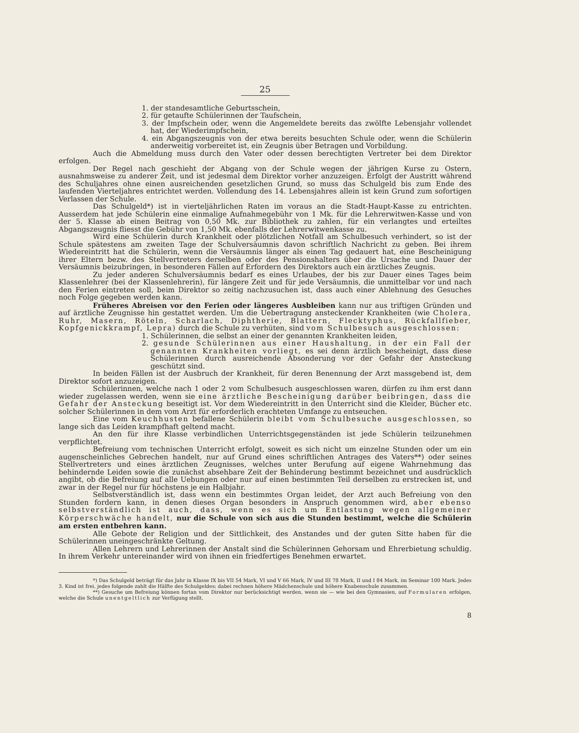25
1. der standesamtliche Geburtsschein,
2. für getaufte Schülerinnen der Taufschein,
3. der Impfschein oder, wenn die Angemeldete bereits das zwölfte Lebensjahr vollendet hat, der Wiederimpfschein,
4. ein Abgangszeugnis von der etwa bereits besuchten Schule oder, wenn die Schülerin anderweitig vorbereitet ist, ein Zeugnis über Betragen und Vorbildung.
Auch die Abmeldung muss durch den Vater oder dessen berechtigten Vertreter bei dem Direktor erfolgen.
Der Regel nach geschieht der Abgang von der Schule wegen der jährigen Kurse zu Ostern, ausnahmsweise zu anderer Zeit, und ist jedesmal dem Direktor vorher anzuzeigen. Erfolgt der Austritt während des Schuljahres ohne einen ausreichenden gesetzlichen Grund, so muss das Schulgeld bis zum Ende des laufenden Vierteljahres entrichtet werden. Vollendung des 14. Lebensjahres allein ist kein Grund zum sofortigen Verlassen der Schule.
Das Schulgeld*) ist in vierteljährlichen Raten im voraus an die Stadt-Haupt-Kasse zu entrichten. Ausserdem hat jede Schülerin eine einmalige Aufnahmegebühr von 1 Mk. für die Lehrerwitwen-Kasse und von der 5. Klasse ab einen Beitrag von 0,50 Mk. zur Bibliothek zu zahlen, für ein verlangtes und erteiltes Abgangszeugnis fliesst die Gebühr von 1,50 Mk. ebenfalls der Lehrerwitwenkasse zu.
Wird eine Schülerin durch Krankheit oder plötzlichen Notfall am Schulbesuch verhindert, so ist der Schule spätestens am zweiten Tage der Schulversäumnis davon schriftlich Nachricht zu geben. Bei ihrem Wiedereintritt hat die Schülerin, wenn die Versäumnis länger als einen Tag gedauert hat, eine Bescheinigung ihrer Eltern bezw. des Stellvertreters derselben oder des Pensionshalters über die Ursache und Dauer der Versäumnis beizubringen, in besonderen Fällen auf Erfordern des Direktors auch ein ärztliches Zeugnis.
Zu jeder anderen Schulversäumnis bedarf es eines Urlaubes, der bis zur Dauer eines Tages beim Klassenlehrer (bei der Klassenlehrerin), für längere Zeit und für jede Versäumnis, die unmittelbar vor und nach den Ferien eintreten soll, beim Direktor so zeitig nachzusuchen ist, dass auch einer Ablehnung des Gesuches noch Folge gegeben werden kann.
Früheres Abreisen vor den Ferien oder längeres Ausbleiben kann nur aus triftigen Gründen und auf ärztliche Zeugnisse hin gestattet werden. Um die Uebertragung ansteckender Krankheiten (wie Cholera, Ruhr, Masern, Röteln, Scharlach, Diphtherie, Blattern, Flecktyphus, Rückfallfieber, Kopfgenickkrampf, Lepra) durch die Schule zu verhüten, sind vom Schulbesuch ausgeschlossen:
1. Schülerinnen, die selbst an einer der genannten Krankheiten leiden,
2. gesunde Schülerinnen aus einer Haushaltung, in der ein Fall der genannten Krankheiten vorliegt, es sei denn ärztlich bescheinigt, dass diese Schülerinnen durch ausreichende Absonderung vor der Gefahr der Ansteckung geschützt sind.
In beiden Fällen ist der Ausbruch der Krankheit, für deren Benennung der Arzt massgebend ist, dem Direktor sofort anzuzeigen.
Schülerinnen, welche nach 1 oder 2 vom Schulbesuch ausgeschlossen waren, dürfen zu ihm erst dann wieder zugelassen werden, wenn sie eine ärztliche Bescheinigung darüber beibringen, dass die Gefahr der Ansteckung beseitigt ist. Vor dem Wiedereintritt in den Unterricht sind die Kleider, Bücher etc. solcher Schülerinnen in dem vom Arzt für erforderlich erachteten Umfange zu entseuchen.
Eine vom Keuchhusten befallene Schülerin bleibt vom Schulbesuche ausgeschlossen, so lange sich das Leiden krampfhaft geltend macht.
An den für ihre Klasse verbindlichen Unterrichtsgegenständen ist jede Schülerin teilzunehmen verpflichtet.
Befreiung vom technischen Unterricht erfolgt, soweit es sich nicht um einzelne Stunden oder um ein augenscheinliches Gebrechen handelt, nur auf Grund eines schriftlichen Antrages des Vaters**) oder seines Stellvertreters und eines ärztlichen Zeugnisses, welches unter Berufung auf eigene Wahrnehmung das behindernde Leiden sowie die zunächst absehbare Zeit der Behinderung bestimmt bezeichnet und ausdrücklich angibt, ob die Befreiung auf alle Uebungen oder nur auf einen bestimmten Teil derselben zu erstrecken ist, und zwar in der Regel nur für höchstens je ein Halbjahr.
Selbstverständlich ist, dass wenn ein bestimmtes Organ leidet, der Arzt auch Befreiung von den Stunden fordern kann, in denen dieses Organ besonders in Anspruch genommen wird, aber ebenso selbstverständlich ist auch, dass, wenn es sich um Entlastung wegen allgemeiner Körperschwäche handelt, nur die Schule von sich aus die Stunden bestimmt, welche die Schülerin am ersten entbehren kann.
Alle Gebote der Religion und der Sittlichkeit, des Anstandes und der guten Sitte haben für die Schülerinnen uneingeschränkte Geltung.
Allen Lehrern und Lehrerinnen der Anstalt sind die Schülerinnen Gehorsam und Ehrerbietung schuldig. In ihrem Verkehr untereinander wird von ihnen ein friedfertiges Benehmen erwartet.
*) Das Schulgeld beträgt für das Jahr in Klasse IX bis VII 54 Mark, VI und V 66 Mark, IV und III 78 Mark, II und I 84 Mark, im Seminar 100 Mark. Jedes 3. Kind ist frei, jedes folgende zahlt die Hälfte des Schulgeldes; dabei rechnen höhere Mädchenschule und höhere Knabenschule zusammen.
**) Gesuche um Befreiung können fortan vom Direktor nur berücksichtigt werden, wenn sie — wie bei den Gymnasien, auf Formularen erfolgen, welche die Schule unentgeltlich zur Verfügung stellt.
8